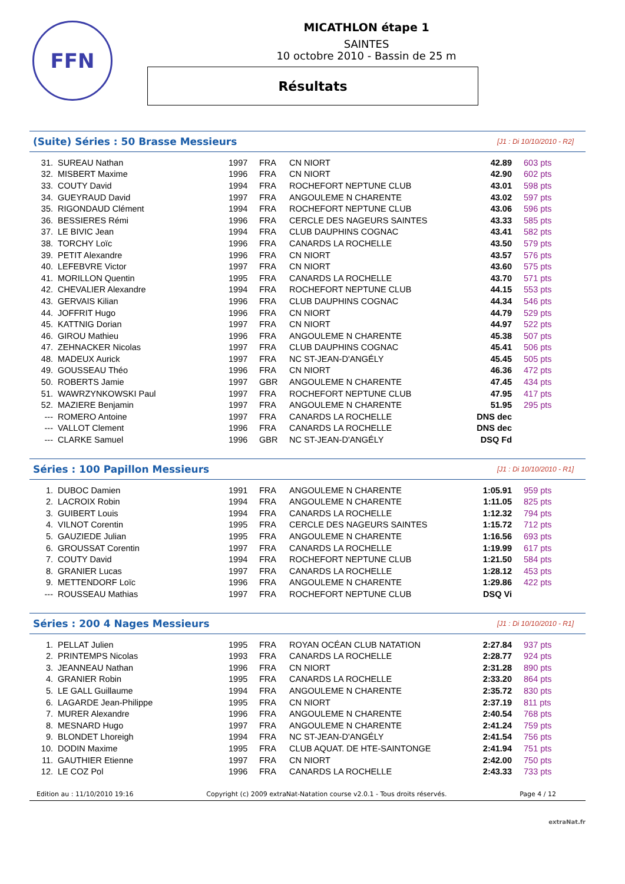FFN
MICATHLON étape 1
SAINTES
10 octobre 2010 - Bassin de 25 m
Résultats
(Suite) Séries : 50 Brasse Messieurs
[J1 : Di 10/10/2010 - R2]
| 31. | SUREAU Nathan | 1997 | FRA | CN NIORT | 42.89 | 603 pts |
| 32. | MISBERT Maxime | 1996 | FRA | CN NIORT | 42.90 | 602 pts |
| 33. | COUTY David | 1994 | FRA | ROCHEFORT NEPTUNE CLUB | 43.01 | 598 pts |
| 34. | GUEYRAUD David | 1997 | FRA | ANGOULEME N CHARENTE | 43.02 | 597 pts |
| 35. | RIGONDAUD Clément | 1994 | FRA | ROCHEFORT NEPTUNE CLUB | 43.06 | 596 pts |
| 36. | BESSIERES Rémi | 1996 | FRA | CERCLE DES NAGEURS SAINTES | 43.33 | 585 pts |
| 37. | LE BIVIC Jean | 1994 | FRA | CLUB DAUPHINS COGNAC | 43.41 | 582 pts |
| 38. | TORCHY Loïc | 1996 | FRA | CANARDS LA ROCHELLE | 43.50 | 579 pts |
| 39. | PETIT Alexandre | 1996 | FRA | CN NIORT | 43.57 | 576 pts |
| 40. | LEFEBVRE Victor | 1997 | FRA | CN NIORT | 43.60 | 575 pts |
| 41. | MORILLON Quentin | 1995 | FRA | CANARDS LA ROCHELLE | 43.70 | 571 pts |
| 42. | CHEVALIER Alexandre | 1994 | FRA | ROCHEFORT NEPTUNE CLUB | 44.15 | 553 pts |
| 43. | GERVAIS Kilian | 1996 | FRA | CLUB DAUPHINS COGNAC | 44.34 | 546 pts |
| 44. | JOFFRIT Hugo | 1996 | FRA | CN NIORT | 44.79 | 529 pts |
| 45. | KATTNIG Dorian | 1997 | FRA | CN NIORT | 44.97 | 522 pts |
| 46. | GIROU Mathieu | 1996 | FRA | ANGOULEME N CHARENTE | 45.38 | 507 pts |
| 47. | ZEHNACKER Nicolas | 1997 | FRA | CLUB DAUPHINS COGNAC | 45.41 | 506 pts |
| 48. | MADEUX Aurick | 1997 | FRA | NC ST-JEAN-D'ANGÉLY | 45.45 | 505 pts |
| 49. | GOUSSEAU Théo | 1996 | FRA | CN NIORT | 46.36 | 472 pts |
| 50. | ROBERTS Jamie | 1997 | GBR | ANGOULEME N CHARENTE | 47.45 | 434 pts |
| 51. | WAWRZYNKOWSKI Paul | 1997 | FRA | ROCHEFORT NEPTUNE CLUB | 47.95 | 417 pts |
| 52. | MAZIERE Benjamin | 1997 | FRA | ANGOULEME N CHARENTE | 51.95 | 295 pts |
| --- | ROMERO Antoine | 1997 | FRA | CANARDS LA ROCHELLE | DNS dec | |
| --- | VALLOT Clement | 1996 | FRA | CANARDS LA ROCHELLE | DNS dec | |
| --- | CLARKE Samuel | 1996 | GBR | NC ST-JEAN-D'ANGÉLY | DSQ Fd | |
Séries : 100 Papillon Messieurs
[J1 : Di 10/10/2010 - R1]
| 1. | DUBOC Damien | 1991 | FRA | ANGOULEME N CHARENTE | 1:05.91 | 959 pts |
| 2. | LACROIX Robin | 1994 | FRA | ANGOULEME N CHARENTE | 1:11.05 | 825 pts |
| 3. | GUIBERT Louis | 1994 | FRA | CANARDS LA ROCHELLE | 1:12.32 | 794 pts |
| 4. | VILNOT Corentin | 1995 | FRA | CERCLE DES NAGEURS SAINTES | 1:15.72 | 712 pts |
| 5. | GAUZIEDE Julian | 1995 | FRA | ANGOULEME N CHARENTE | 1:16.56 | 693 pts |
| 6. | GROUSSAT Corentin | 1997 | FRA | CANARDS LA ROCHELLE | 1:19.99 | 617 pts |
| 7. | COUTY David | 1994 | FRA | ROCHEFORT NEPTUNE CLUB | 1:21.50 | 584 pts |
| 8. | GRANIER Lucas | 1997 | FRA | CANARDS LA ROCHELLE | 1:28.12 | 453 pts |
| 9. | METTENDORF Loïc | 1996 | FRA | ANGOULEME N CHARENTE | 1:29.86 | 422 pts |
| --- | ROUSSEAU Mathias | 1997 | FRA | ROCHEFORT NEPTUNE CLUB | DSQ Vi | |
Séries : 200 4 Nages Messieurs
[J1 : Di 10/10/2010 - R1]
| 1. | PELLAT Julien | 1995 | FRA | ROYAN OCÉAN CLUB NATATION | 2:27.84 | 937 pts |
| 2. | PRINTEMPS Nicolas | 1993 | FRA | CANARDS LA ROCHELLE | 2:28.77 | 924 pts |
| 3. | JEANNEAU Nathan | 1996 | FRA | CN NIORT | 2:31.28 | 890 pts |
| 4. | GRANIER Robin | 1995 | FRA | CANARDS LA ROCHELLE | 2:33.20 | 864 pts |
| 5. | LE GALL Guillaume | 1994 | FRA | ANGOULEME N CHARENTE | 2:35.72 | 830 pts |
| 6. | LAGARDE Jean-Philippe | 1995 | FRA | CN NIORT | 2:37.19 | 811 pts |
| 7. | MURER Alexandre | 1996 | FRA | ANGOULEME N CHARENTE | 2:40.54 | 768 pts |
| 8. | MESNARD Hugo | 1997 | FRA | ANGOULEME N CHARENTE | 2:41.24 | 759 pts |
| 9. | BLONDET Lhoreigh | 1994 | FRA | NC ST-JEAN-D'ANGÉLY | 2:41.54 | 756 pts |
| 10. | DODIN Maxime | 1995 | FRA | CLUB AQUAT. DE HTE-SAINTONGE | 2:41.94 | 751 pts |
| 11. | GAUTHIER Etienne | 1997 | FRA | CN NIORT | 2:42.00 | 750 pts |
| 12. | LE COZ Pol | 1996 | FRA | CANARDS LA ROCHELLE | 2:43.33 | 733 pts |
Edition au : 11/10/2010 19:16 Copyright (c) 2009 extraNat-Natation course v2.0.1 - Tous droits réservés. Page 4 / 12
extraNat.fr